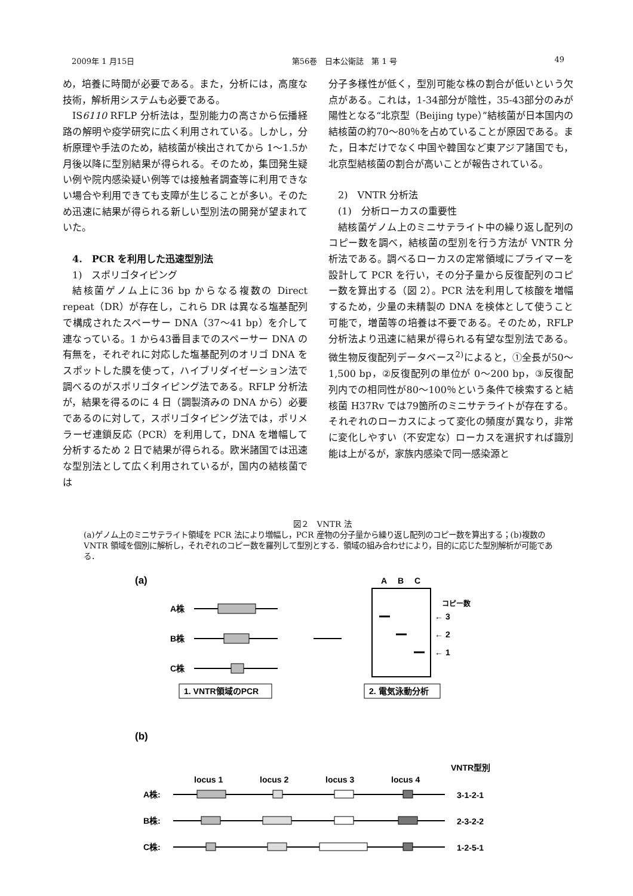2009年 1 月15日 第56巻　日本公衛誌　第 1 号 49
め，培養に時間が必要である。また，分析には，高度な技術，解析用システムも必要である。
IS6110 RFLP 分析法は，型別能力の高さから伝播経路の解明や疫学研究に広く利用されている。しかし，分析原理や手法のため，結核菌が検出されてから 1〜1.5か月後以降に型別結果が得られる。そのため，集団発生疑い例や院内感染疑い例等では接触者調査等に利用できない場合や利用できても支障が生じることが多い。そのため迅速に結果が得られる新しい型別法の開発が望まれていた。
4.　PCR を利用した迅速型別法
1)　スポリゴタイピング
結核菌ゲノム上に36 bp からなる複数の Direct repeat（DR）が存在し，これら DR は異なる塩基配列で構成されたスペーサー DNA（37〜41 bp）を介して連なっている。1 から43番目までのスペーサー DNA の有無を，それぞれに対応した塩基配列のオリゴ DNA をスポットした膜を使って，ハイブリダイゼーション法で調べるのがスポリゴタイピング法である。RFLP 分析法が，結果を得るのに 4 日（調製済みの DNA から）必要であるのに対して，スポリゴタイピング法では，ポリメラーゼ連鎖反応（PCR）を利用して，DNA を増幅して分析するため 2 日で結果が得られる。欧米諸国では迅速な型別法として広く利用されているが，国内の結核菌では
分子多様性が低く，型別可能な株の割合が低いという欠点がある。これは，1-34部分が陰性，35-43部分のみが陽性となる“北京型（Beijing type）”結核菌が日本国内の結核菌の約70〜80％を占めていることが原因である。また，日本だけでなく中国や韓国など東アジア諸国でも，北京型結核菌の割合が高いことが報告されている。
2)　VNTR 分析法
(1)　分析ローカスの重要性
結核菌ゲノム上のミニサテライト中の繰り返し配列のコピー数を調べ，結核菌の型別を行う方法が VNTR 分析法である。調べるローカスの定常領域にプライマーを設計して PCR を行い，その分子量から反復配列のコピー数を算出する（図 2）。PCR 法を利用して核酸を増幅するため，少量の未精製の DNA を検体として使うこと可能で，増菌等の培養は不要である。そのため，RFLP 分析法より迅速に結果が得られる有望な型別法である。微生物反復配列データベース<sup>2)</sup>によると，①全長が50〜1,500 bp，②反復配列の単位が 0〜200 bp，③反復配列内での相同性が80〜100％という条件で検索すると結核菌 H37Rv では79箇所のミニサテライトが存在する。それぞれのローカスによって変化の頻度が異なり，非常に変化しやすい（不安定な）ローカスを選択すれば識別能は上がるが，家族内感染で同一感染源と
図２　VNTR 法
(a)ゲノム上のミニサテライト領域を PCR 法により増幅し，PCR 産物の分子量から繰り返し配列のコピー数を算出する；(b)複数の VNTR 領域を個別に解析し，それぞれのコピー数を羅列して型別とする．領域の組み合わせにより，目的に応じた型別解析が可能である．
(a)
A株
B株
C株
A
B
C
コピー数
← 3
← 2
← 1
1. VNTR領域のPCR
2. 電気泳動分析
(b)
VNTR型別
locus 1
locus 2
locus 3
locus 4
A株:
3-1-2-1
B株:
2-3-2-2
C株:
1-2-5-1